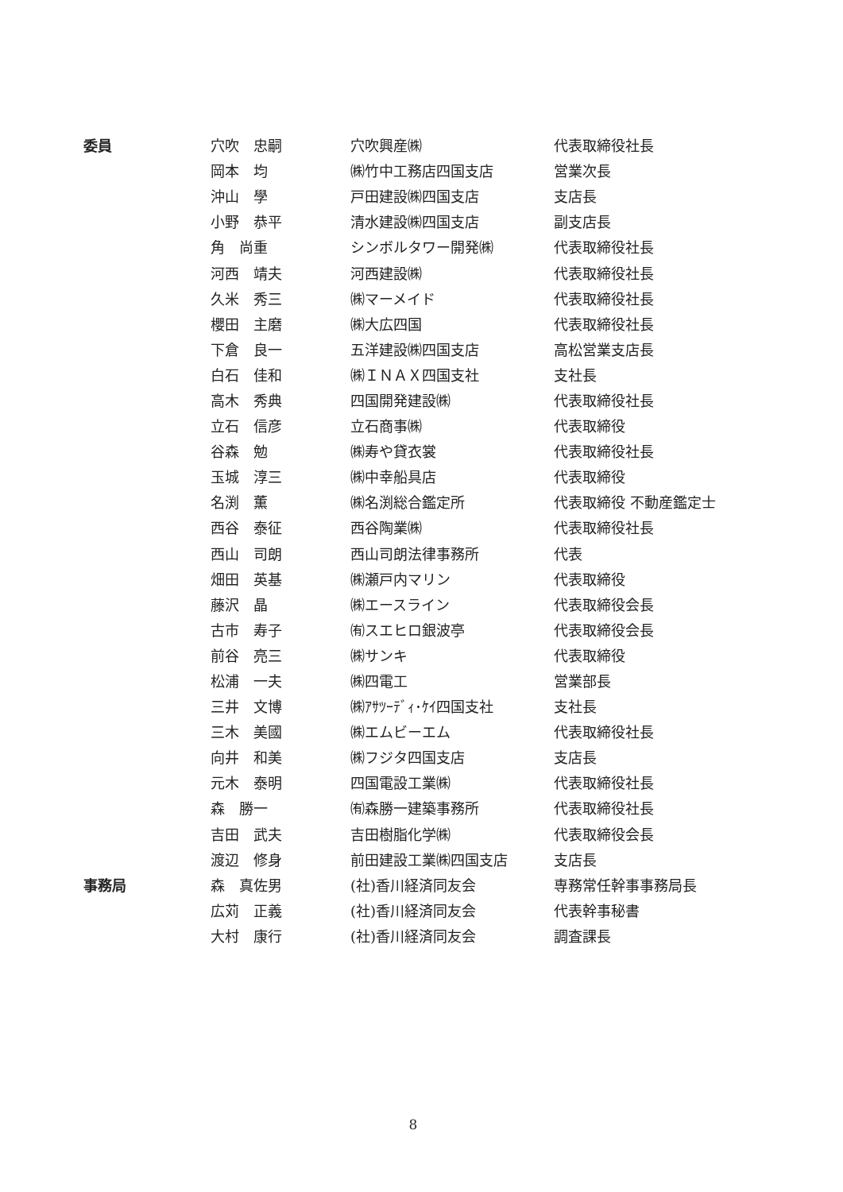| 委員 | 穴吹 忠嗣 | 穴吹興産㈱ | 代表取締役社長 |
| | 岡本 均 | ㈱竹中工務店四国支店 | 営業次長 |
| | 沖山 學 | 戸田建設㈱四国支店 | 支店長 |
| | 小野 恭平 | 清水建設㈱四国支店 | 副支店長 |
| | 角 尚重 | シンボルタワー開発㈱ | 代表取締役社長 |
| | 河西 靖夫 | 河西建設㈱ | 代表取締役社長 |
| | 久米 秀三 | ㈱マーメイド | 代表取締役社長 |
| | 櫻田 主磨 | ㈱大広四国 | 代表取締役社長 |
| | 下倉 良一 | 五洋建設㈱四国支店 | 高松営業支店長 |
| | 白石 佳和 | ㈱ＩＮＡＸ四国支社 | 支社長 |
| | 高木 秀典 | 四国開発建設㈱ | 代表取締役社長 |
| | 立石 信彦 | 立石商事㈱ | 代表取締役 |
| | 谷森 勉 | ㈱寿や貸衣裳 | 代表取締役社長 |
| | 玉城 淳三 | ㈱中幸船具店 | 代表取締役 |
| | 名渕 薫 | ㈱名渕総合鑑定所 | 代表取締役 不動産鑑定士 |
| | 西谷 泰征 | 西谷陶業㈱ | 代表取締役社長 |
| | 西山 司朗 | 西山司朗法律事務所 | 代表 |
| | 畑田 英基 | ㈱瀬戸内マリン | 代表取締役 |
| | 藤沢 晶 | ㈱エースライン | 代表取締役会長 |
| | 古市 寿子 | ㈲スエヒロ銀波亭 | 代表取締役会長 |
| | 前谷 亮三 | ㈱サンキ | 代表取締役 |
| | 松浦 一夫 | ㈱四電工 | 営業部長 |
| | 三井 文博 | ㈱ｱｻﾂｰﾃﾞｨ･ｹｲ四国支社 | 支社長 |
| | 三木 美國 | ㈱エムビーエム | 代表取締役社長 |
| | 向井 和美 | ㈱フジタ四国支店 | 支店長 |
| | 元木 泰明 | 四国電設工業㈱ | 代表取締役社長 |
| | 森 勝一 | ㈲森勝一建築事務所 | 代表取締役社長 |
| | 吉田 武夫 | 吉田樹脂化学㈱ | 代表取締役会長 |
| | 渡辺 修身 | 前田建設工業㈱四国支店 | 支店長 |
| 事務局 | 森 真佐男 | (社)香川経済同友会 | 専務常任幹事事務局長 |
| | 広苅 正義 | (社)香川経済同友会 | 代表幹事秘書 |
| | 大村 康行 | (社)香川経済同友会 | 調査課長 |
8